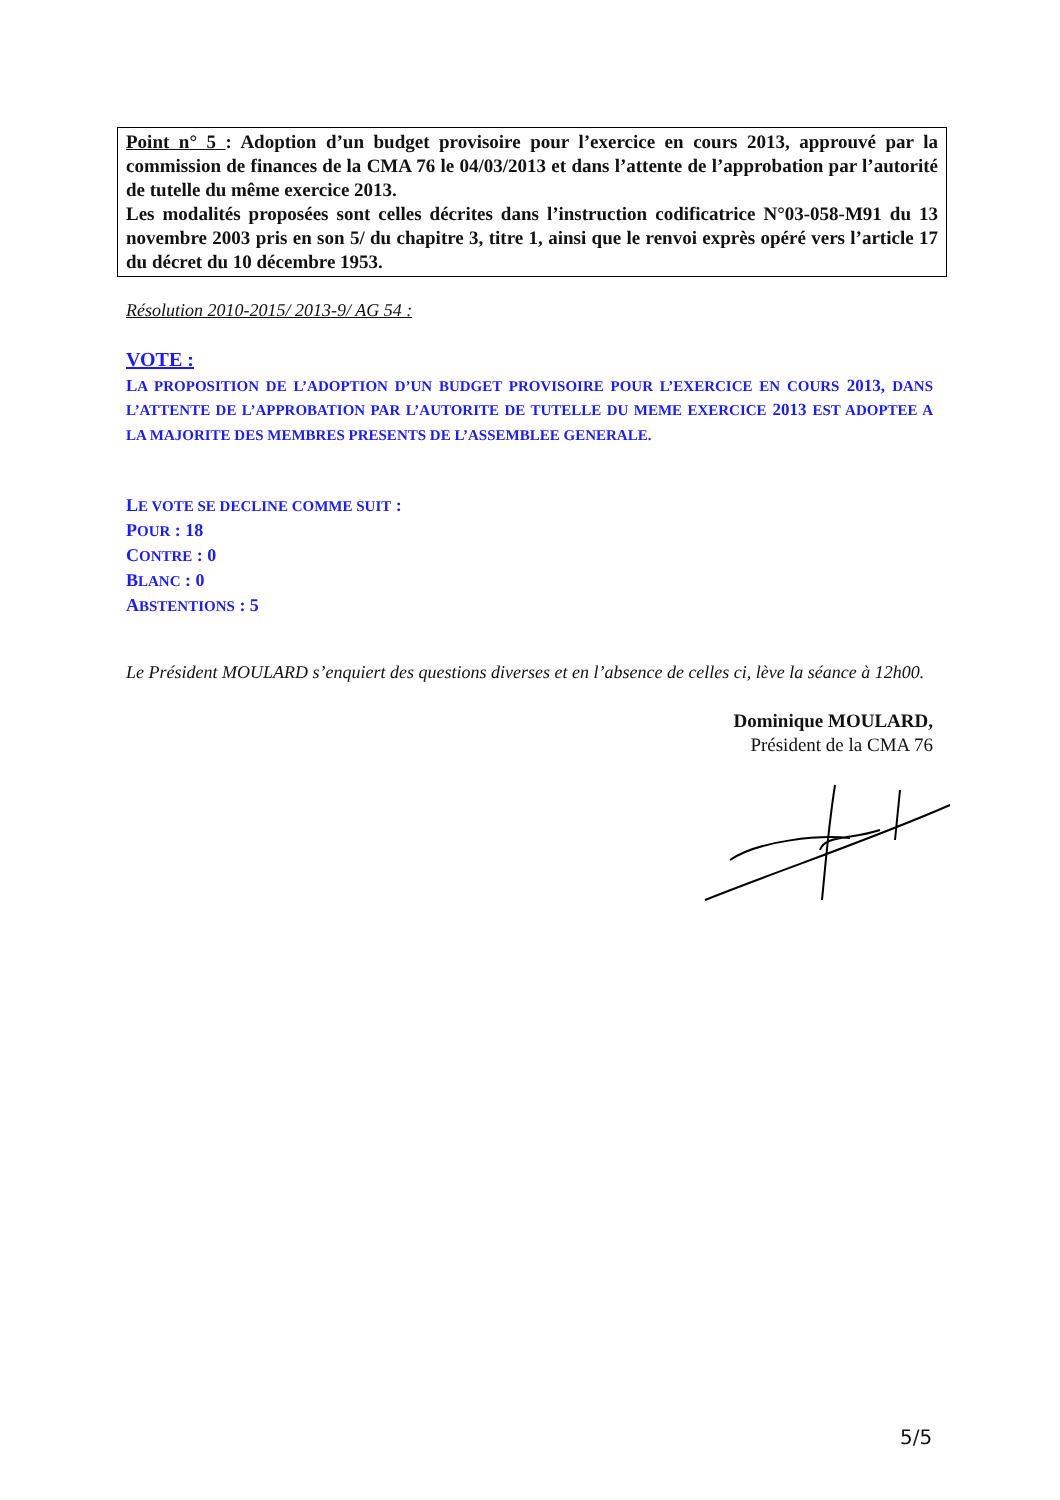Point n° 5 : Adoption d’un budget provisoire pour l’exercice en cours 2013, approuvé par la commission de finances de la CMA 76 le 04/03/2013 et dans l’attente de l’approbation par l’autorité de tutelle du même exercice 2013.
Les modalités proposées sont celles décrites dans l’instruction codificatrice N°03-058-M91 du 13 novembre 2003 pris en son 5/ du chapitre 3, titre 1, ainsi que le renvoi exprès opéré vers l’article 17 du décret du 10 décembre 1953.
Résolution 2010-2015/ 2013-9/ AG 54 :
VOTE :
LA PROPOSITION DE L’ADOPTION D’UN BUDGET PROVISOIRE POUR L’EXERCICE EN COURS 2013, DANS L’ATTENTE DE L’APPROBATION PAR L’AUTORITE DE TUTELLE DU MEME EXERCICE 2013 EST ADOPTEE A LA MAJORITE DES MEMBRES PRESENTS DE L’ASSEMBLEE GENERALE.
LE VOTE SE DECLINE COMME SUIT :
POUR : 18
CONTRE : 0
BLANC : 0
ABSTENTIONS : 5
Le Président MOULARD s’enquiert des questions diverses et en l’absence de celles ci, lève la séance à 12h00.
Dominique MOULARD,
Président de la CMA 76
5/5